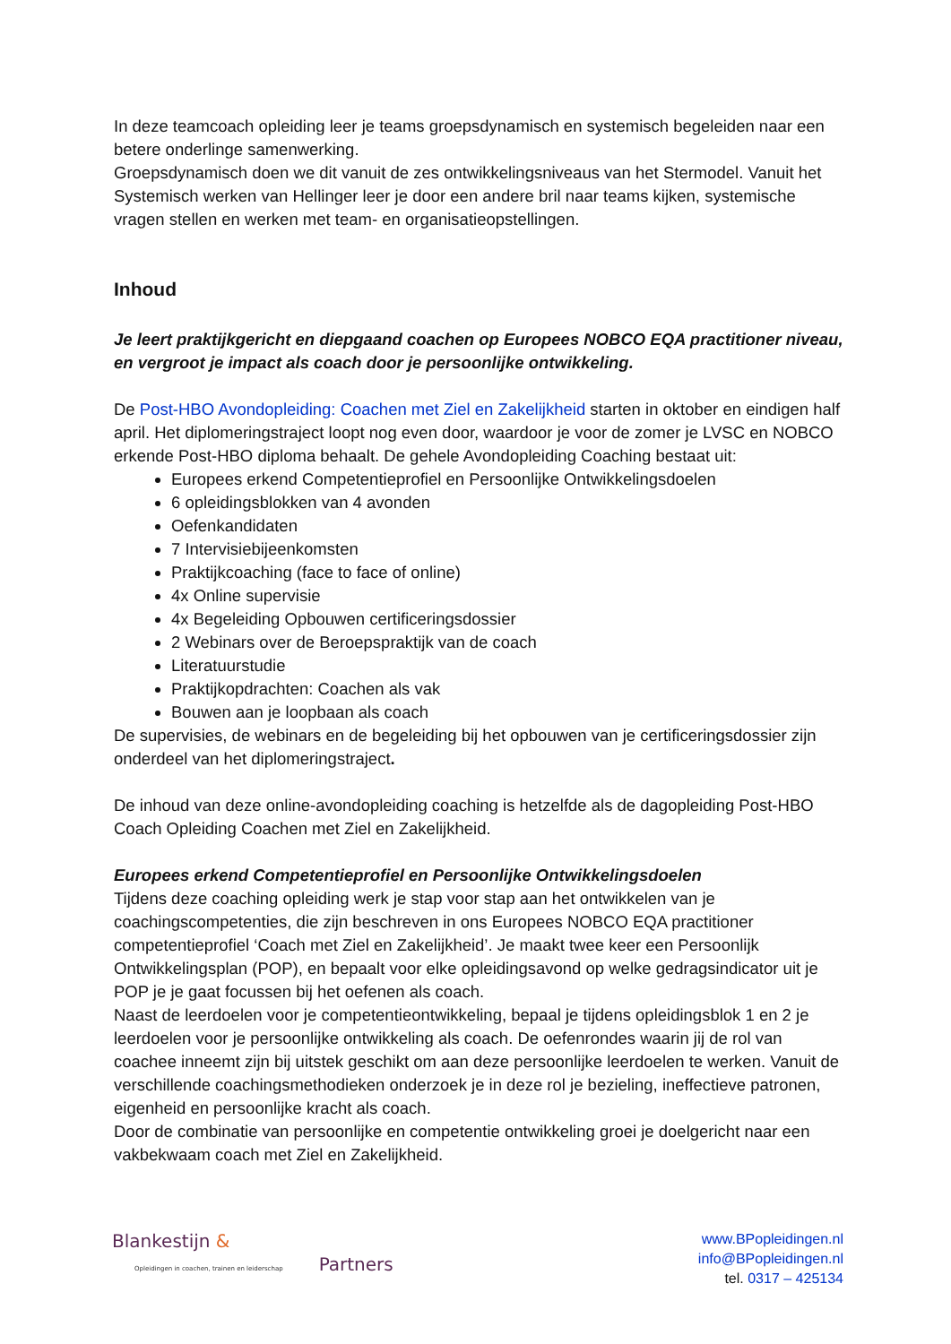In deze teamcoach opleiding leer je teams groepsdynamisch en systemisch begeleiden naar een betere onderlinge samenwerking.
Groepsdynamisch doen we dit vanuit de zes ontwikkelingsniveaus van het Stermodel. Vanuit het Systemisch werken van Hellinger leer je door een andere bril naar teams kijken, systemische vragen stellen en werken met team- en organisatieopstellingen.
Inhoud
Je leert praktijkgericht en diepgaand coachen op Europees NOBCO EQA practitioner niveau, en vergroot je impact als coach door je persoonlijke ontwikkeling.
De Post-HBO Avondopleiding: Coachen met Ziel en Zakelijkheid starten in oktober en eindigen half april. Het diplomeringstraject loopt nog even door, waardoor je voor de zomer je LVSC en NOBCO erkende Post-HBO diploma behaalt. De gehele Avondopleiding Coaching bestaat uit:
Europees erkend Competentieprofiel en Persoonlijke Ontwikkelingsdoelen
6 opleidingsblokken van 4 avonden
Oefenkandidaten
7 Intervisiebijeenkomsten
Praktijkcoaching (face to face of online)
4x Online supervisie
4x Begeleiding Opbouwen certificeringsdossier
2 Webinars over de Beroepspraktijk van de coach
Literatuurstudie
Praktijkopdrachten: Coachen als vak
Bouwen aan je loopbaan als coach
De supervisies, de webinars en de begeleiding bij het opbouwen van je certificeringsdossier zijn onderdeel van het diplomeringstraject.
De inhoud van deze online-avondopleiding coaching is hetzelfde als de dagopleiding Post-HBO Coach Opleiding Coachen met Ziel en Zakelijkheid.
Europees erkend Competentieprofiel en Persoonlijke Ontwikkelingsdoelen
Tijdens deze coaching opleiding werk je stap voor stap aan het ontwikkelen van je coachingscompetenties, die zijn beschreven in ons Europees NOBCO EQA practitioner competentieprofiel ‘Coach met Ziel en Zakelijkheid’. Je maakt twee keer een Persoonlijk Ontwikkelingsplan (POP), en bepaalt voor elke opleidingsavond op welke gedragsindicator uit je POP je je gaat focussen bij het oefenen als coach.
Naast de leerdoelen voor je competentieontwikkeling, bepaal je tijdens opleidingsblok 1 en 2 je leerdoelen voor je persoonlijke ontwikkeling als coach. De oefenrondes waarin jij de rol van coachee inneemt zijn bij uitstek geschikt om aan deze persoonlijke leerdoelen te werken. Vanuit de verschillende coachingsmethodieken onderzoek je in deze rol je bezieling, ineffectieve patronen, eigenheid en persoonlijke kracht als coach.
Door de combinatie van persoonlijke en competentie ontwikkeling groei je doelgericht naar een vakbekwaam coach met Ziel en Zakelijkheid.
Blankestijn &
Opleidingen in coachen, trainen en leiderschap Partners
www.BPopleidingen.nl
info@BPopleidingen.nl
tel. 0317 – 425134